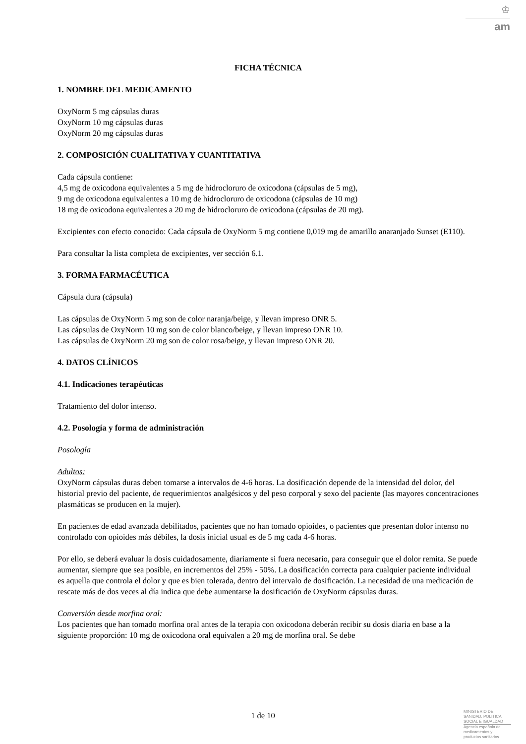♔
am
FICHA TÉCNICA
1. NOMBRE DEL MEDICAMENTO
OxyNorm 5 mg cápsulas duras
OxyNorm 10 mg cápsulas duras
OxyNorm 20 mg cápsulas duras
2. COMPOSICIÓN CUALITATIVA Y CUANTITATIVA
Cada cápsula contiene:
4,5 mg de oxicodona equivalentes a 5 mg de hidrocloruro de oxicodona (cápsulas de 5 mg),
9 mg de oxicodona equivalentes a 10 mg de hidrocloruro de oxicodona (cápsulas de 10 mg)
18 mg de oxicodona equivalentes a 20 mg de hidrocloruro de oxicodona (cápsulas de 20 mg).
Excipientes con efecto conocido: Cada cápsula de OxyNorm 5 mg contiene 0,019 mg de amarillo anaranjado Sunset (E110).
Para consultar la lista completa de excipientes, ver sección 6.1.
3. FORMA FARMACÉUTICA
Cápsula dura (cápsula)
Las cápsulas de OxyNorm 5 mg son de color naranja/beige, y llevan impreso ONR 5.
Las cápsulas de OxyNorm 10 mg son de color blanco/beige, y llevan impreso ONR 10.
Las cápsulas de OxyNorm 20 mg son de color rosa/beige, y llevan impreso ONR 20.
4. DATOS CLÍNICOS
4.1. Indicaciones terapéuticas
Tratamiento del dolor intenso.
4.2. Posología y forma de administración
Posología
Adultos:
OxyNorm cápsulas duras deben tomarse a intervalos de 4-6 horas. La dosificación depende de la intensidad del dolor, del historial previo del paciente, de requerimientos analgésicos y del peso corporal y sexo del paciente (las mayores concentraciones plasmáticas se producen en la mujer).
En pacientes de edad avanzada debilitados, pacientes que no han tomado opioides, o pacientes que presentan dolor intenso no controlado con opioides más débiles, la dosis inicial usual es de 5 mg cada 4-6 horas.
Por ello, se deberá evaluar la dosis cuidadosamente, diariamente si fuera necesario, para conseguir que el dolor remita. Se puede aumentar, siempre que sea posible, en incrementos del 25% - 50%. La dosificación correcta para cualquier paciente individual es aquella que controla el dolor y que es bien tolerada, dentro del intervalo de dosificación. La necesidad de una medicación de rescate más de dos veces al día indica que debe aumentarse la dosificación de OxyNorm cápsulas duras.
Conversión desde morfina oral:
Los pacientes que han tomado morfina oral antes de la terapia con oxicodona deberán recibir su dosis diaria en base a la siguiente proporción: 10 mg de oxicodona oral equivalen a 20 mg de morfina oral. Se debe
1 de 10
MINISTERIO DE
SANIDAD, POLITICA
SOCIAL E IGUALDAD
Agencia española de
medicamentos y
productos sanitarios